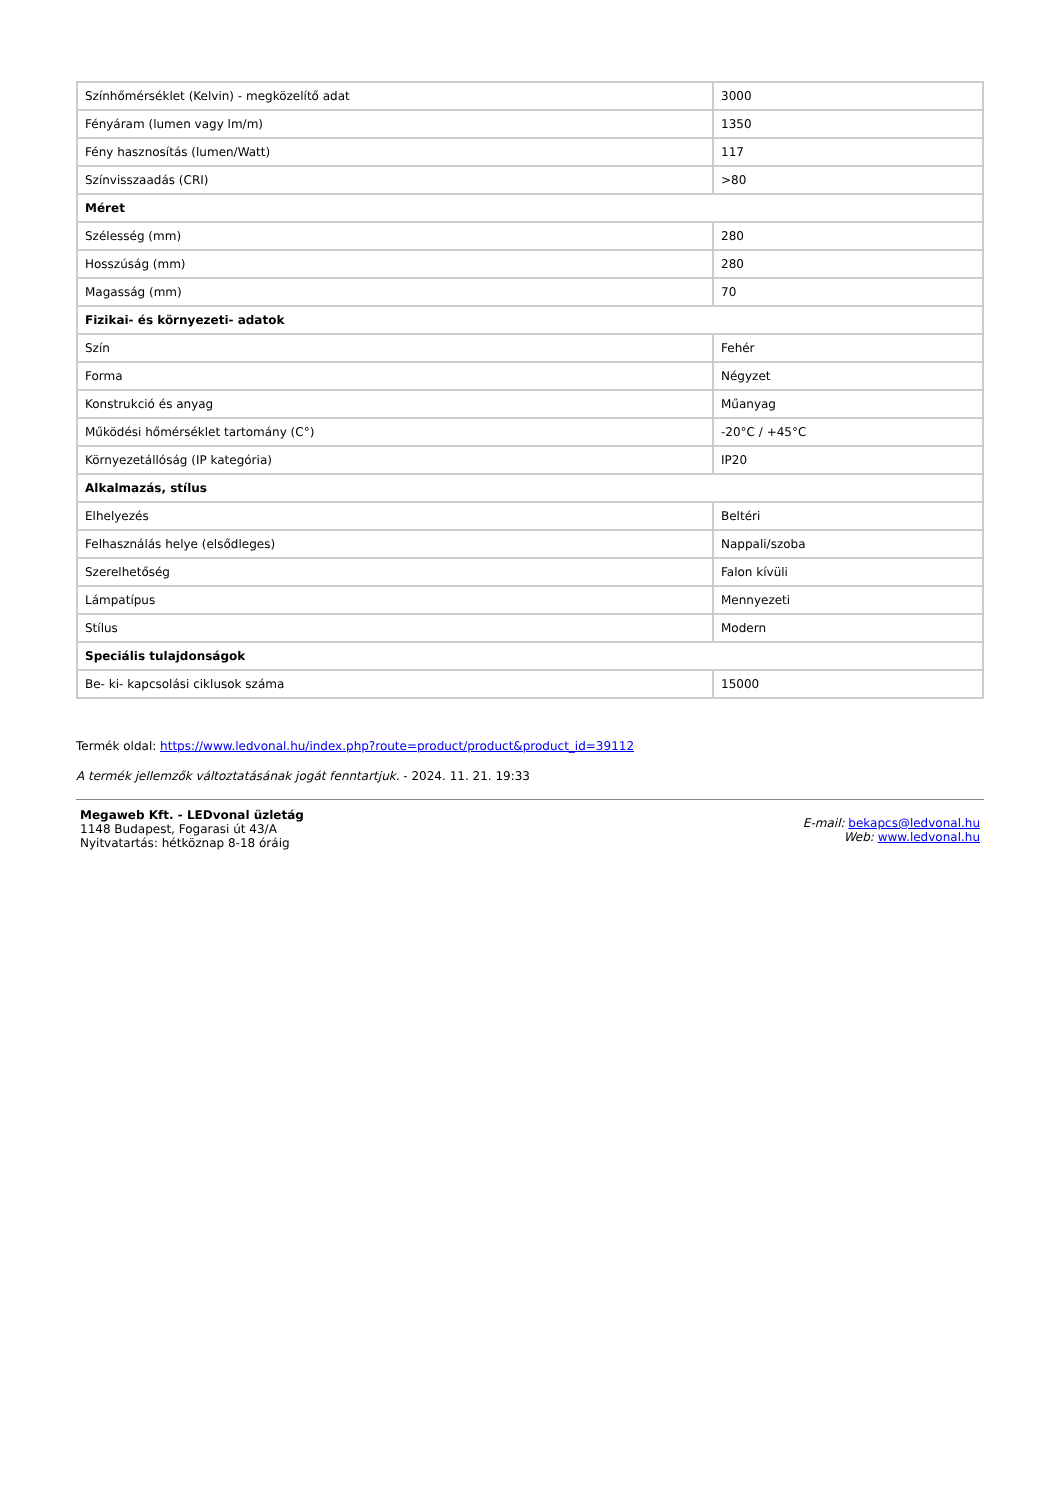| Színhőmérséklet (Kelvin) - megközelítő adat | 3000 |
| Fényáram (lumen vagy lm/m) | 1350 |
| Fény hasznosítás (lumen/Watt) | 117 |
| Színvisszaadás (CRI) | >80 |
| Méret | |
| Szélesség (mm) | 280 |
| Hosszúság (mm) | 280 |
| Magasság (mm) | 70 |
| Fizikai- és környezeti- adatok | |
| Szín | Fehér |
| Forma | Négyzet |
| Konstrukció és anyag | Műanyag |
| Működési hőmérséklet tartomány (C°) | -20°C / +45°C |
| Környezetállóság (IP kategória) | IP20 |
| Alkalmazás, stílus | |
| Elhelyezés | Beltéri |
| Felhasználás helye (elsődleges) | Nappali/szoba |
| Szerelhetőség | Falon kívüli |
| Lámpatípus | Mennyezeti |
| Stílus | Modern |
| Speciális tulajdonságok | |
| Be- ki- kapcsolási ciklusok száma | 15000 |
Termék oldal: https://www.ledvonal.hu/index.php?route=product/product&product_id=39112
A termék jellemzők változtatásának jogát fenntartjuk. - 2024. 11. 21. 19:33
Megaweb Kft. - LEDvonal üzletág
1148 Budapest, Fogarasi út 43/A
Nyitvatartás: hétköznap 8-18 óráig
E-mail: bekapcs@ledvonal.hu
Web: www.ledvonal.hu